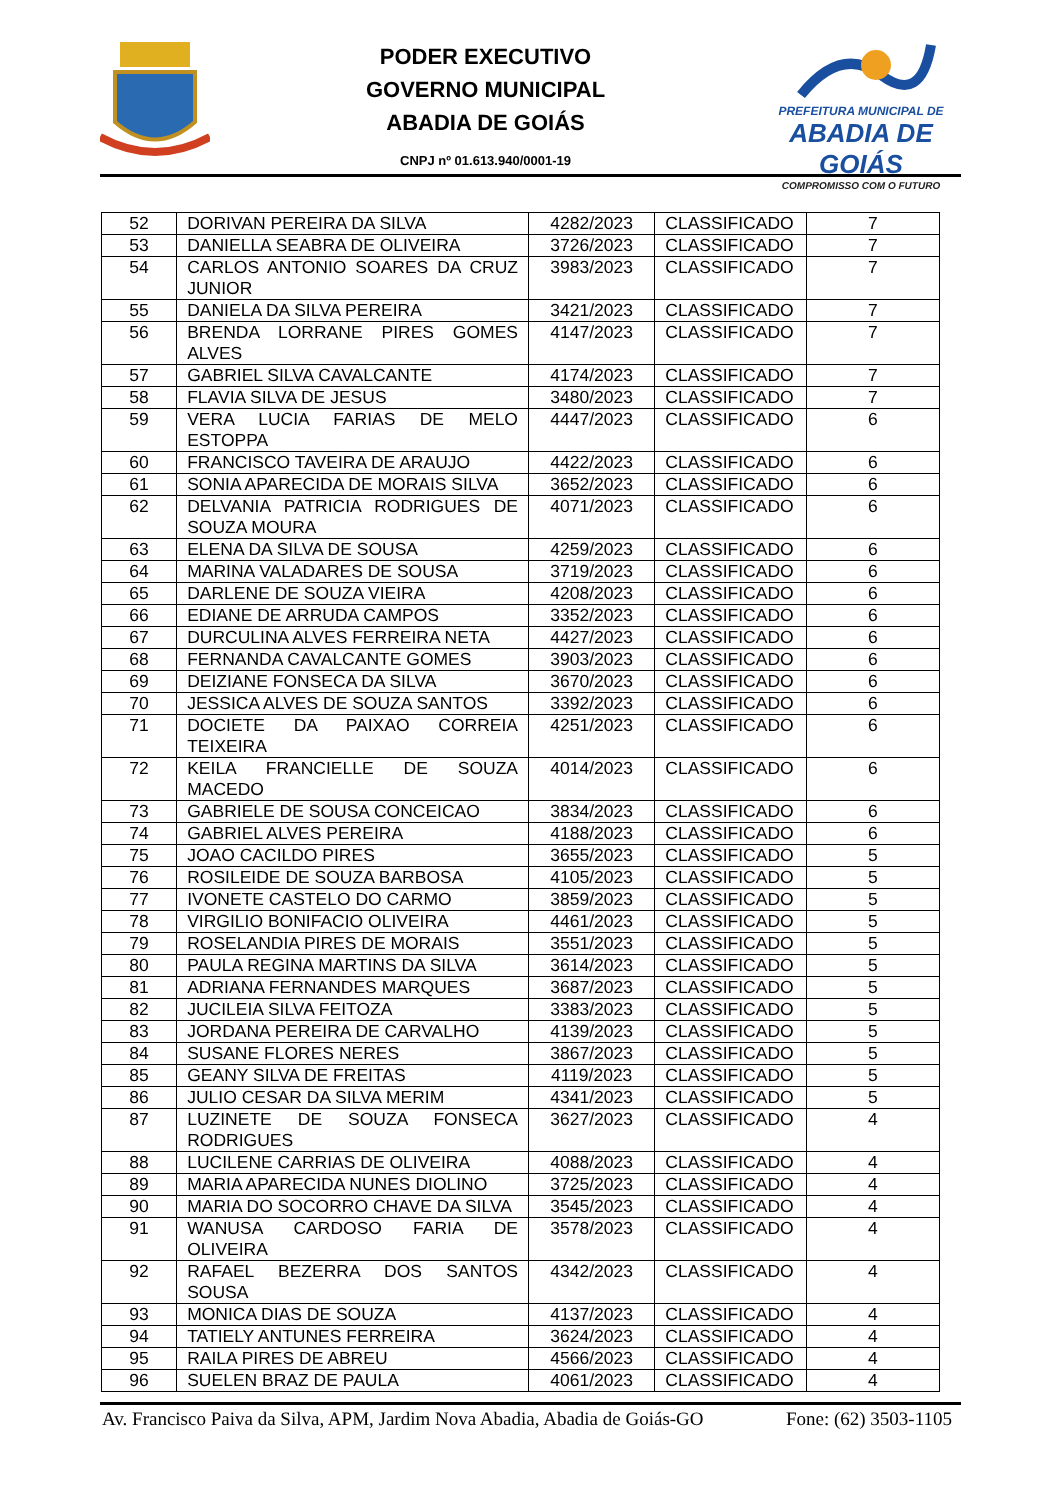PODER EXECUTIVO
GOVERNO MUNICIPAL
ABADIA DE GOIÁS
CNPJ nº 01.613.940/0001-19
PREFEITURA MUNICIPAL DE
ABADIA DE GOIÁS
COMPROMISSO COM O FUTURO
| 52 | DORIVAN PEREIRA DA SILVA | 4282/2023 | CLASSIFICADO | 7 |
| 53 | DANIELLA SEABRA DE OLIVEIRA | 3726/2023 | CLASSIFICADO | 7 |
| 54 | CARLOS ANTONIO SOARES DA CRUZ JUNIOR | 3983/2023 | CLASSIFICADO | 7 |
| 55 | DANIELA DA SILVA PEREIRA | 3421/2023 | CLASSIFICADO | 7 |
| 56 | BRENDA LORRANE PIRES GOMES ALVES | 4147/2023 | CLASSIFICADO | 7 |
| 57 | GABRIEL SILVA CAVALCANTE | 4174/2023 | CLASSIFICADO | 7 |
| 58 | FLAVIA SILVA DE JESUS | 3480/2023 | CLASSIFICADO | 7 |
| 59 | VERA LUCIA FARIAS DE MELO ESTOPPA | 4447/2023 | CLASSIFICADO | 6 |
| 60 | FRANCISCO TAVEIRA DE ARAUJO | 4422/2023 | CLASSIFICADO | 6 |
| 61 | SONIA APARECIDA DE MORAIS SILVA | 3652/2023 | CLASSIFICADO | 6 |
| 62 | DELVANIA PATRICIA RODRIGUES DE SOUZA MOURA | 4071/2023 | CLASSIFICADO | 6 |
| 63 | ELENA DA SILVA DE SOUSA | 4259/2023 | CLASSIFICADO | 6 |
| 64 | MARINA VALADARES DE SOUSA | 3719/2023 | CLASSIFICADO | 6 |
| 65 | DARLENE DE SOUZA VIEIRA | 4208/2023 | CLASSIFICADO | 6 |
| 66 | EDIANE DE ARRUDA CAMPOS | 3352/2023 | CLASSIFICADO | 6 |
| 67 | DURCULINA ALVES FERREIRA NETA | 4427/2023 | CLASSIFICADO | 6 |
| 68 | FERNANDA CAVALCANTE GOMES | 3903/2023 | CLASSIFICADO | 6 |
| 69 | DEIZIANE FONSECA DA SILVA | 3670/2023 | CLASSIFICADO | 6 |
| 70 | JESSICA ALVES DE SOUZA SANTOS | 3392/2023 | CLASSIFICADO | 6 |
| 71 | DOCIETE DA PAIXAO CORREIA TEIXEIRA | 4251/2023 | CLASSIFICADO | 6 |
| 72 | KEILA FRANCIELLE DE SOUZA MACEDO | 4014/2023 | CLASSIFICADO | 6 |
| 73 | GABRIELE DE SOUSA CONCEICAO | 3834/2023 | CLASSIFICADO | 6 |
| 74 | GABRIEL ALVES PEREIRA | 4188/2023 | CLASSIFICADO | 6 |
| 75 | JOAO CACILDO PIRES | 3655/2023 | CLASSIFICADO | 5 |
| 76 | ROSILEIDE DE SOUZA BARBOSA | 4105/2023 | CLASSIFICADO | 5 |
| 77 | IVONETE CASTELO DO CARMO | 3859/2023 | CLASSIFICADO | 5 |
| 78 | VIRGILIO BONIFACIO OLIVEIRA | 4461/2023 | CLASSIFICADO | 5 |
| 79 | ROSELANDIA PIRES DE MORAIS | 3551/2023 | CLASSIFICADO | 5 |
| 80 | PAULA REGINA MARTINS DA SILVA | 3614/2023 | CLASSIFICADO | 5 |
| 81 | ADRIANA FERNANDES MARQUES | 3687/2023 | CLASSIFICADO | 5 |
| 82 | JUCILEIA SILVA FEITOZA | 3383/2023 | CLASSIFICADO | 5 |
| 83 | JORDANA PEREIRA DE CARVALHO | 4139/2023 | CLASSIFICADO | 5 |
| 84 | SUSANE FLORES NERES | 3867/2023 | CLASSIFICADO | 5 |
| 85 | GEANY SILVA DE FREITAS | 4119/2023 | CLASSIFICADO | 5 |
| 86 | JULIO CESAR DA SILVA MERIM | 4341/2023 | CLASSIFICADO | 5 |
| 87 | LUZINETE DE SOUZA FONSECA RODRIGUES | 3627/2023 | CLASSIFICADO | 4 |
| 88 | LUCILENE CARRIAS DE OLIVEIRA | 4088/2023 | CLASSIFICADO | 4 |
| 89 | MARIA APARECIDA NUNES DIOLINO | 3725/2023 | CLASSIFICADO | 4 |
| 90 | MARIA DO SOCORRO CHAVE DA SILVA | 3545/2023 | CLASSIFICADO | 4 |
| 91 | WANUSA CARDOSO FARIA DE OLIVEIRA | 3578/2023 | CLASSIFICADO | 4 |
| 92 | RAFAEL BEZERRA DOS SANTOS SOUSA | 4342/2023 | CLASSIFICADO | 4 |
| 93 | MONICA DIAS DE SOUZA | 4137/2023 | CLASSIFICADO | 4 |
| 94 | TATIELY ANTUNES FERREIRA | 3624/2023 | CLASSIFICADO | 4 |
| 95 | RAILA PIRES DE ABREU | 4566/2023 | CLASSIFICADO | 4 |
| 96 | SUELEN BRAZ DE PAULA | 4061/2023 | CLASSIFICADO | 4 |
Av. Francisco Paiva da Silva, APM, Jardim Nova Abadia, Abadia de Goiás-GO Fone: (62) 3503-1105